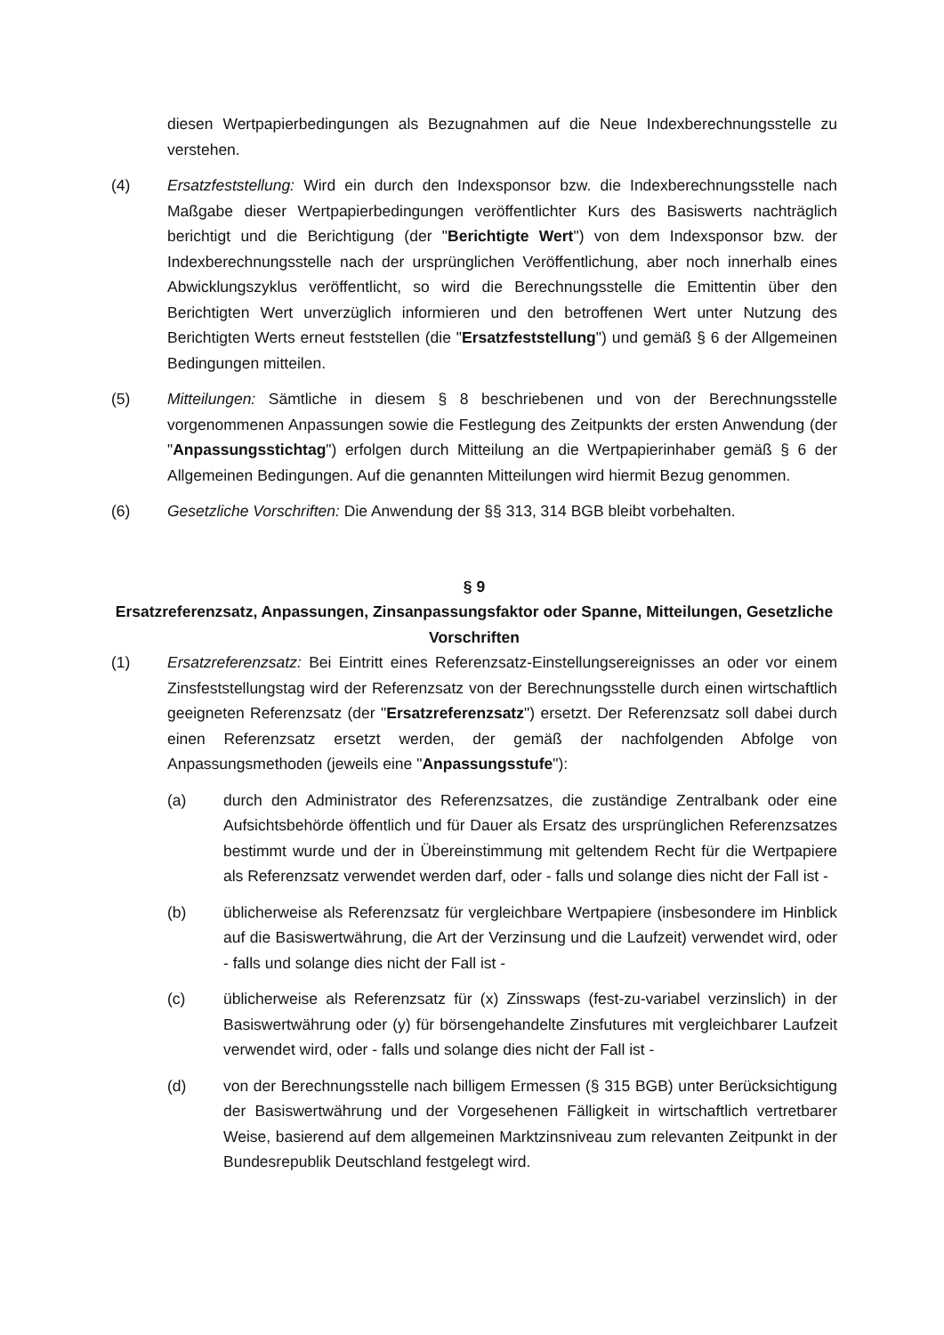diesen Wertpapierbedingungen als Bezugnahmen auf die Neue Indexberechnungsstelle zu verstehen.
(4) Ersatzfeststellung: Wird ein durch den Indexsponsor bzw. die Indexberechnungsstelle nach Maßgabe dieser Wertpapierbedingungen veröffentlichter Kurs des Basiswerts nachträglich berichtigt und die Berichtigung (der "Berichtigte Wert") von dem Indexsponsor bzw. der Indexberechnungsstelle nach der ursprünglichen Veröffentlichung, aber noch innerhalb eines Abwicklungszyklus veröffentlicht, so wird die Berechnungsstelle die Emittentin über den Berichtigten Wert unverzüglich informieren und den betroffenen Wert unter Nutzung des Berichtigten Werts erneut feststellen (die "Ersatzfeststellung") und gemäß § 6 der Allgemeinen Bedingungen mitteilen.
(5) Mitteilungen: Sämtliche in diesem § 8 beschriebenen und von der Berechnungsstelle vorgenommenen Anpassungen sowie die Festlegung des Zeitpunkts der ersten Anwendung (der "Anpassungsstichtag") erfolgen durch Mitteilung an die Wertpapierinhaber gemäß § 6 der Allgemeinen Bedingungen. Auf die genannten Mitteilungen wird hiermit Bezug genommen.
(6) Gesetzliche Vorschriften: Die Anwendung der §§ 313, 314 BGB bleibt vorbehalten.
§ 9
Ersatzreferenzsatz, Anpassungen, Zinsanpassungsfaktor oder Spanne, Mitteilungen, Gesetzliche Vorschriften
(1) Ersatzreferenzsatz: Bei Eintritt eines Referenzsatz-Einstellungsereignisses an oder vor einem Zinsfeststellungstag wird der Referenzsatz von der Berechnungsstelle durch einen wirtschaftlich geeigneten Referenzsatz (der "Ersatzreferenzsatz") ersetzt. Der Referenzsatz soll dabei durch einen Referenzsatz ersetzt werden, der gemäß der nachfolgenden Abfolge von Anpassungsmethoden (jeweils eine "Anpassungsstufe"):
(a) durch den Administrator des Referenzsatzes, die zuständige Zentralbank oder eine Aufsichtsbehörde öffentlich und für Dauer als Ersatz des ursprünglichen Referenzsatzes bestimmt wurde und der in Übereinstimmung mit geltendem Recht für die Wertpapiere als Referenzsatz verwendet werden darf, oder - falls und solange dies nicht der Fall ist -
(b) üblicherweise als Referenzsatz für vergleichbare Wertpapiere (insbesondere im Hinblick auf die Basiswertwährung, die Art der Verzinsung und die Laufzeit) verwendet wird, oder - falls und solange dies nicht der Fall ist -
(c) üblicherweise als Referenzsatz für (x) Zinsswaps (fest-zu-variabel verzinslich) in der Basiswertwährung oder (y) für börsengehandelte Zinsfutures mit vergleichbarer Laufzeit verwendet wird, oder - falls und solange dies nicht der Fall ist -
(d) von der Berechnungsstelle nach billigem Ermessen (§ 315 BGB) unter Berücksichtigung der Basiswertwährung und der Vorgesehenen Fälligkeit in wirtschaftlich vertretbarer Weise, basierend auf dem allgemeinen Marktzinsniveau zum relevanten Zeitpunkt in der Bundesrepublik Deutschland festgelegt wird.